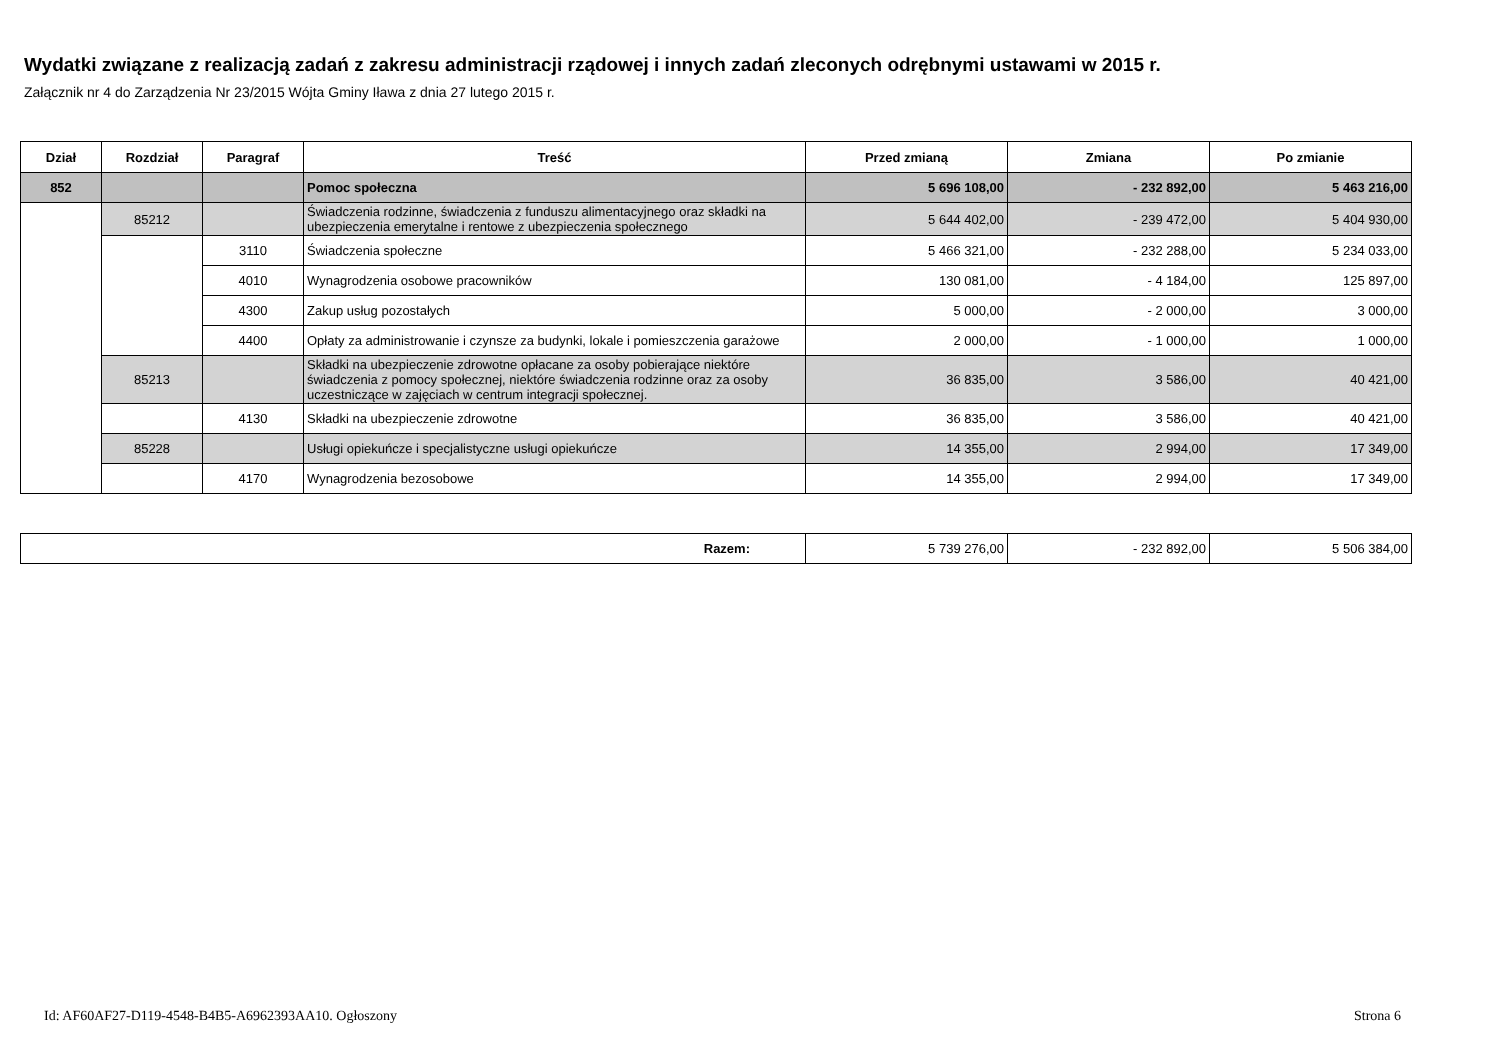Wydatki związane z realizacją zadań z zakresu administracji rządowej i innych zadań zleconych odrębnymi ustawami w 2015 r.
Załącznik nr 4 do Zarządzenia Nr 23/2015 Wójta Gminy Iława z dnia 27 lutego 2015 r.
| Dział | Rozdział | Paragraf | Treść | Przed zmianą | Zmiana | Po zmianie |
| --- | --- | --- | --- | --- | --- | --- |
| 852 | | | Pomoc społeczna | 5 696 108,00 | - 232 892,00 | 5 463 216,00 |
| | 85212 | | Świadczenia rodzinne, świadczenia z funduszu alimentacyjnego oraz składki na ubezpieczenia emerytalne i rentowe z ubezpieczenia społecznego | 5 644 402,00 | - 239 472,00 | 5 404 930,00 |
| | | 3110 | Świadczenia społeczne | 5 466 321,00 | - 232 288,00 | 5 234 033,00 |
| | | 4010 | Wynagrodzenia osobowe pracowników | 130 081,00 | - 4 184,00 | 125 897,00 |
| | | 4300 | Zakup usług pozostałych | 5 000,00 | - 2 000,00 | 3 000,00 |
| | | 4400 | Opłaty za administrowanie i czynsze za budynki, lokale i pomieszczenia garażowe | 2 000,00 | - 1 000,00 | 1 000,00 |
| | 85213 | | Składki na ubezpieczenie zdrowotne opłacane za osoby pobierające niektóre świadczenia z pomocy społecznej, niektóre świadczenia rodzinne oraz za osoby uczestniczące w zajęciach w centrum integracji społecznej. | 36 835,00 | 3 586,00 | 40 421,00 |
| | | 4130 | Składki na ubezpieczenie zdrowotne | 36 835,00 | 3 586,00 | 40 421,00 |
| | 85228 | | Usługi opiekuńcze i specjalistyczne usługi opiekuńcze | 14 355,00 | 2 994,00 | 17 349,00 |
| | | 4170 | Wynagrodzenia bezosobowe | 14 355,00 | 2 994,00 | 17 349,00 |
| Razem: | 5 739 276,00 | - 232 892,00 | 5 506 384,00 |
Id: AF60AF27-D119-4548-B4B5-A6962393AA10. Ogłoszony
Strona 6